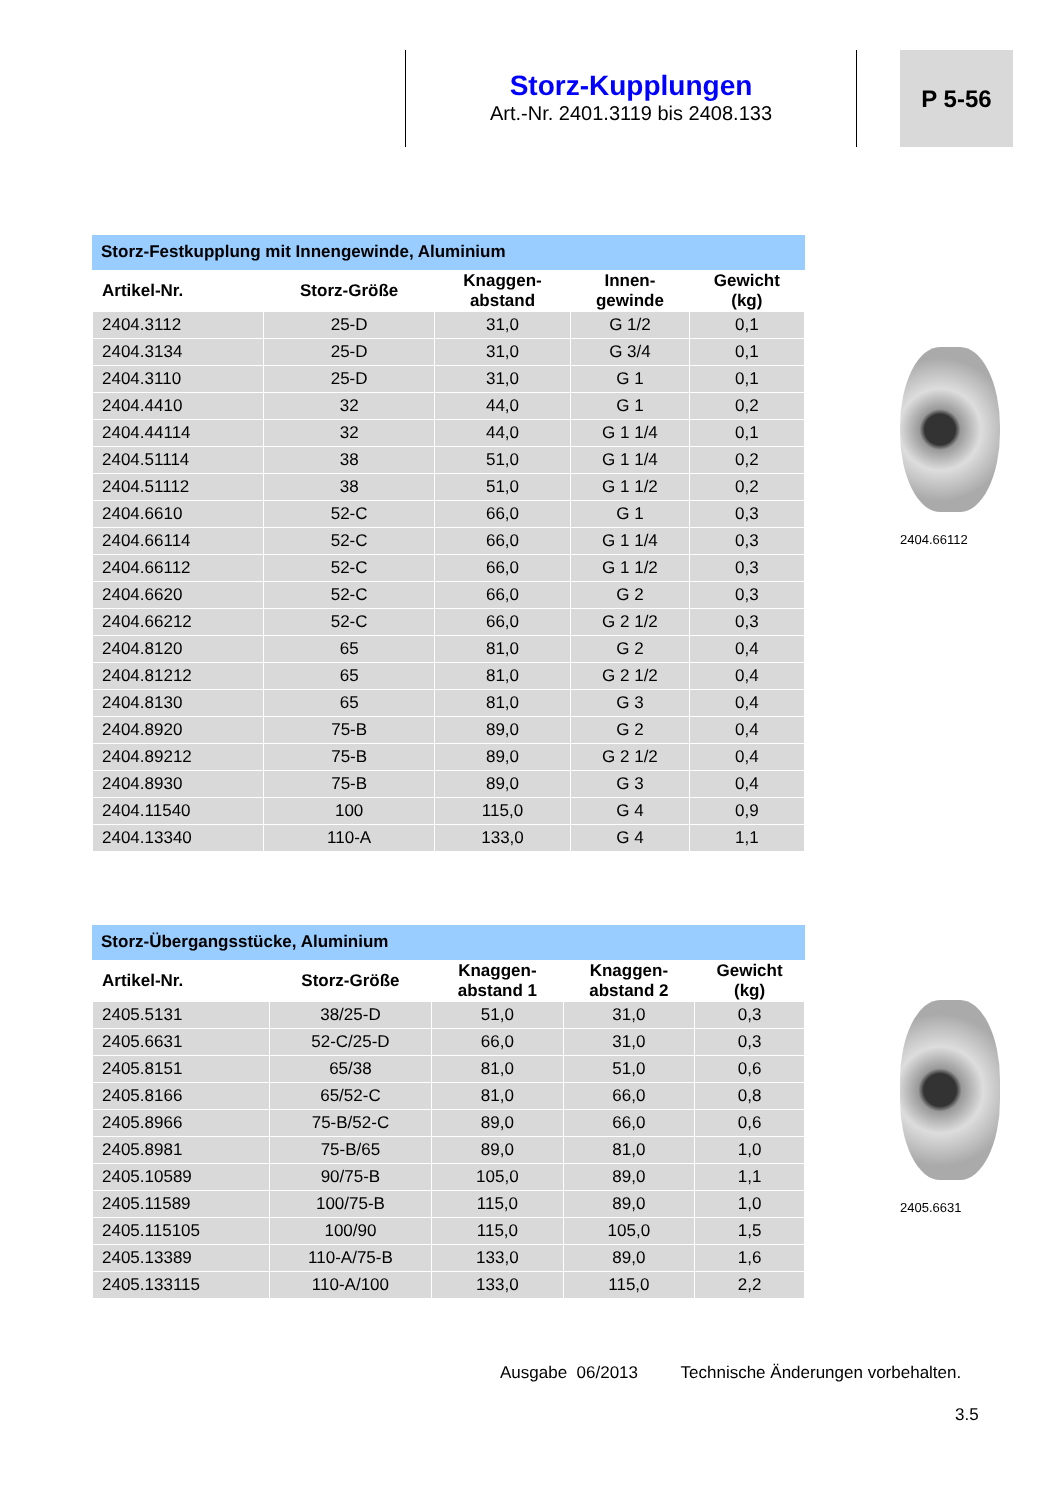Storz-Kupplungen
Art.-Nr. 2401.3119 bis 2408.133
P 5-56
Storz-Festkupplung mit Innengewinde, Aluminium
| Artikel-Nr. | Storz-Größe | Knaggen- abstand | Innen- gewinde | Gewicht (kg) |
| --- | --- | --- | --- | --- |
| 2404.3112 | 25-D | 31,0 | G 1/2 | 0,1 |
| 2404.3134 | 25-D | 31,0 | G 3/4 | 0,1 |
| 2404.3110 | 25-D | 31,0 | G 1 | 0,1 |
| 2404.4410 | 32 | 44,0 | G 1 | 0,2 |
| 2404.44114 | 32 | 44,0 | G 1 1/4 | 0,1 |
| 2404.51114 | 38 | 51,0 | G 1 1/4 | 0,2 |
| 2404.51112 | 38 | 51,0 | G 1 1/2 | 0,2 |
| 2404.6610 | 52-C | 66,0 | G 1 | 0,3 |
| 2404.66114 | 52-C | 66,0 | G 1 1/4 | 0,3 |
| 2404.66112 | 52-C | 66,0 | G 1 1/2 | 0,3 |
| 2404.6620 | 52-C | 66,0 | G 2 | 0,3 |
| 2404.66212 | 52-C | 66,0 | G 2 1/2 | 0,3 |
| 2404.8120 | 65 | 81,0 | G 2 | 0,4 |
| 2404.81212 | 65 | 81,0 | G 2 1/2 | 0,4 |
| 2404.8130 | 65 | 81,0 | G 3 | 0,4 |
| 2404.8920 | 75-B | 89,0 | G 2 | 0,4 |
| 2404.89212 | 75-B | 89,0 | G 2 1/2 | 0,4 |
| 2404.8930 | 75-B | 89,0 | G 3 | 0,4 |
| 2404.11540 | 100 | 115,0 | G 4 | 0,9 |
| 2404.13340 | 110-A | 133,0 | G 4 | 1,1 |
2404.66112
Storz-Übergangsstücke, Aluminium
| Artikel-Nr. | Storz-Größe | Knaggen- abstand 1 | Knaggen- abstand 2 | Gewicht (kg) |
| --- | --- | --- | --- | --- |
| 2405.5131 | 38/25-D | 51,0 | 31,0 | 0,3 |
| 2405.6631 | 52-C/25-D | 66,0 | 31,0 | 0,3 |
| 2405.8151 | 65/38 | 81,0 | 51,0 | 0,6 |
| 2405.8166 | 65/52-C | 81,0 | 66,0 | 0,8 |
| 2405.8966 | 75-B/52-C | 89,0 | 66,0 | 0,6 |
| 2405.8981 | 75-B/65 | 89,0 | 81,0 | 1,0 |
| 2405.10589 | 90/75-B | 105,0 | 89,0 | 1,1 |
| 2405.11589 | 100/75-B | 115,0 | 89,0 | 1,0 |
| 2405.115105 | 100/90 | 115,0 | 105,0 | 1,5 |
| 2405.13389 | 110-A/75-B | 133,0 | 89,0 | 1,6 |
| 2405.133115 | 110-A/100 | 133,0 | 115,0 | 2,2 |
2405.6631
Ausgabe 06/2013 Technische Änderungen vorbehalten.
3.5